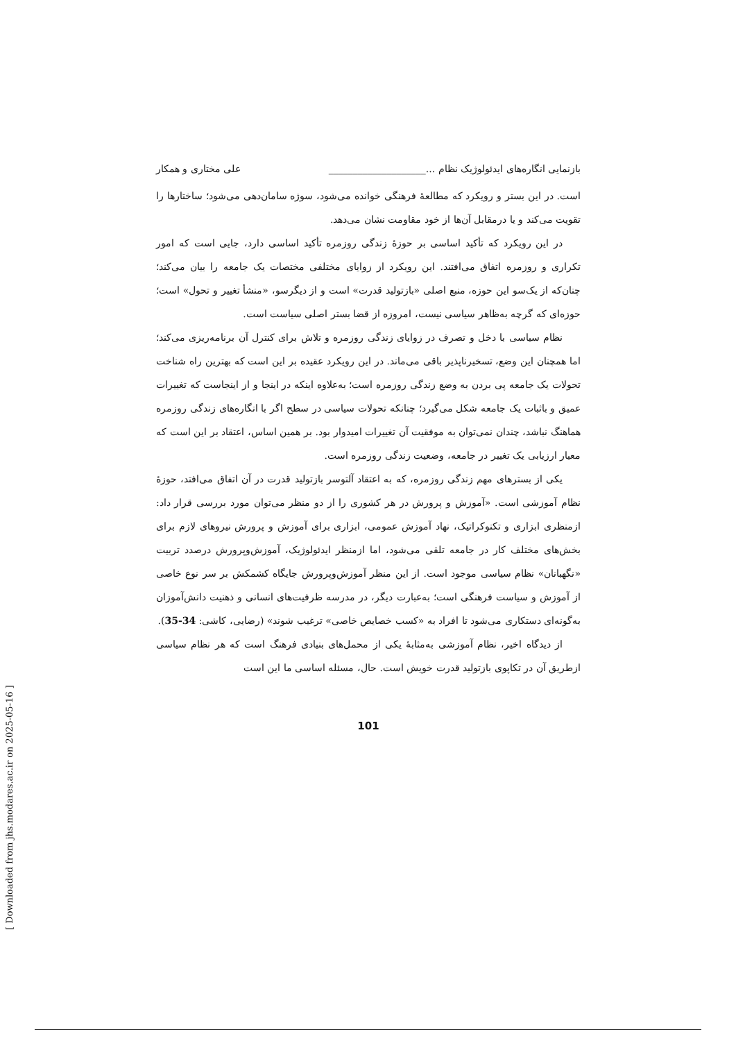بازنمایی انگاره‌های ایدئولوژیک نظام ...____________________ علی مختاری و همکار
است. در این بستر و رویکرد که مطالعهٔ فرهنگی خوانده می‌شود، سوژه سامان‌دهی می‌شود؛ ساختارها را تقویت می‌کند و یا درمقابل آن‌ها از خود مقاومت نشان می‌دهد.
در این رویکرد که تأکید اساسی بر حوزهٔ زندگی روزمره تأکید اساسی دارد، جایی است که امور تکراری و روزمره اتفاق می‌افتند. این رویکرد از زوایای مختلفی مختصات یک جامعه را بیان می‌کند؛ چنان‌که از یک‌سو این حوزه، منبع اصلی «بازتولید قدرت» است و از دیگرسو، «منشأ تغییر و تحول» است؛ حوزه‌ای که گرچه به‌ظاهر سیاسی نیست، امروزه از قضا بستر اصلی سیاست است.
نظام سیاسی با دخل و تصرف در زوایای زندگی روزمره و تلاش برای کنترل آن برنامه‌ریزی می‌کند؛ اما همچنان این وضع، تسخیرناپذیر باقی می‌ماند. در این رویکرد عقیده بر این است که بهترین راه شناخت تحولات یک جامعه پی بردن به وضع زندگی روزمره است؛ به‌علاوه اینکه در اینجا و از اینجاست که تغییرات عمیق و باثبات یک جامعه شکل می‌گیرد؛ چنانکه تحولات سیاسی در سطح اگر با انگاره‌های زندگی روزمره هماهنگ نباشد، چندان نمی‌توان به موفقیت آن تغییرات امیدوار بود. بر همین اساس، اعتقاد بر این است که معیار ارزیابی یک تغییر در جامعه، وضعیت زندگی روزمره است.
یکی از بسترهای مهم زندگی روزمره، که به اعتقاد آلتوسر بازتولید قدرت در آن اتفاق می‌افتد، حوزهٔ نظام آموزشی است. «آموزش و پرورش در هر کشوری را از دو منظر می‌توان مورد بررسی قرار داد: ازمنظری ابزاری و تکنوکراتیک، نهاد آموزش عمومی، ابزاری برای آموزش و پرورش نیروهای لازم برای بخش‌های مختلف کار در جامعه تلقی می‌شود، اما ازمنظر ایدئولوژیک، آموزش‌وپرورش درصدد تربیت «نگهبانان» نظام سیاسی موجود است. از این منظر آموزش‌وپرورش جایگاه کشمکش بر سر نوع خاصی از آموزش و سیاست فرهنگی است؛ به‌عبارت دیگر، در مدرسه ظرفیت‌های انسانی و ذهنیت دانش‌آموزان به‌گونه‌ای دستکاری می‌شود تا افراد به «کسب خصایص خاصی» ترغیب شوند» (رضایی، کاشی: 34-35).
از دیدگاه اخیر، نظام آموزشی به‌مثابهٔ یکی از محمل‌های بنیادی فرهنگ است که هر نظام سیاسی ازطریق آن در تکاپوی بازتولید قدرت خویش است. حال، مسئله اساسی ما این است
101
[ Downloaded from jhs.modares.ac.ir on 2025-05-16 ]